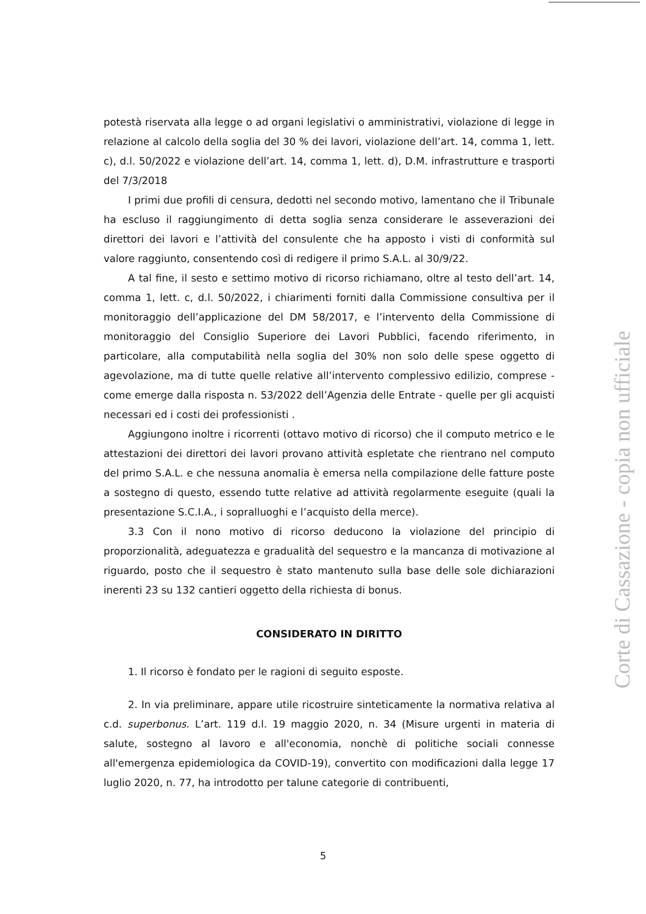potestà riservata alla legge o ad organi legislativi o amministrativi, violazione di legge in relazione al calcolo della soglia del 30 % dei lavori, violazione dell’art. 14, comma 1, lett. c), d.l. 50/2022 e violazione dell’art. 14, comma 1, lett. d), D.M. infrastrutture e trasporti del 7/3/2018
I primi due profili di censura, dedotti nel secondo motivo, lamentano che il Tribunale ha escluso il raggiungimento di detta soglia senza considerare le asseverazioni dei direttori dei lavori e l’attività del consulente che ha apposto i visti di conformità sul valore raggiunto, consentendo così di redigere il primo S.A.L. al 30/9/22.
A tal fine, il sesto e settimo motivo di ricorso richiamano, oltre al testo dell’art. 14, comma 1, lett. c, d.l. 50/2022, i chiarimenti forniti dalla Commissione consultiva per il monitoraggio dell’applicazione del DM 58/2017, e l’intervento della Commissione di monitoraggio del Consiglio Superiore dei Lavori Pubblici, facendo riferimento, in particolare, alla computabilità nella soglia del 30% non solo delle spese oggetto di agevolazione, ma di tutte quelle relative all’intervento complessivo edilizio, comprese - come emerge dalla risposta n. 53/2022 dell’Agenzia delle Entrate - quelle per gli acquisti necessari ed i costi dei professionisti .
Aggiungono inoltre i ricorrenti (ottavo motivo di ricorso) che il computo metrico e le attestazioni dei direttori dei lavori provano attività espletate che rientrano nel computo del primo S.A.L. e che nessuna anomalia è emersa nella compilazione delle fatture poste a sostegno di questo, essendo tutte relative ad attività regolarmente eseguite (quali la presentazione S.C.I.A., i sopralluoghi e l’acquisto della merce).
3.3 Con il nono motivo di ricorso deducono la violazione del principio di proporzionalità, adeguatezza e gradualità del sequestro e la mancanza di motivazione al riguardo, posto che il sequestro è stato mantenuto sulla base delle sole dichiarazioni inerenti 23 su 132 cantieri oggetto della richiesta di bonus.
CONSIDERATO IN DIRITTO
1. Il ricorso è fondato per le ragioni di seguito esposte.
2. In via preliminare, appare utile ricostruire sinteticamente la normativa relativa al c.d. superbonus. L’art. 119 d.l. 19 maggio 2020, n. 34 (Misure urgenti in materia di salute, sostegno al lavoro e all'economia, nonchè di politiche sociali connesse all'emergenza epidemiologica da COVID-19), convertito con modificazioni dalla legge 17 luglio 2020, n. 77, ha introdotto per talune categorie di contribuenti,
Corte di Cassazione - copia non ufficiale
5